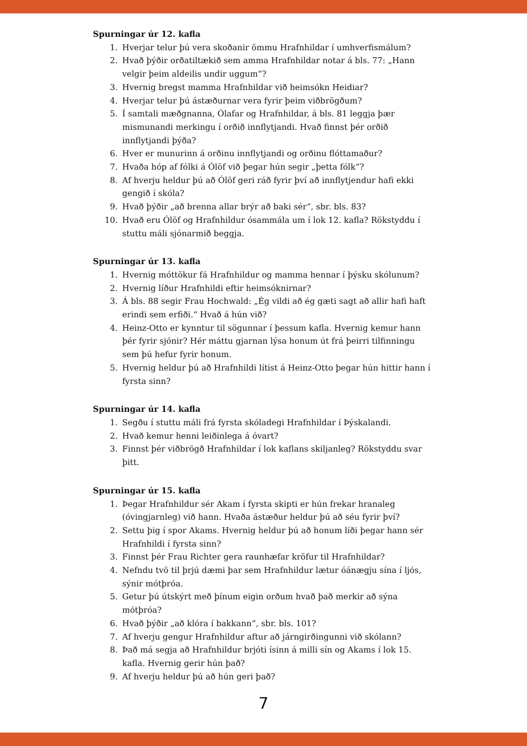Spurningar úr 12. kafla
1. Hverjar telur þú vera skoðanir ömmu Hrafnhildar í umhverfismálum?
2. Hvað þýðir orðatiltækið sem amma Hrafnhildar notar á bls. 77: „Hann velgir þeim aldeilis undir uggum“?
3. Hvernig bregst mamma Hrafnhildar við heimsókn Heidiar?
4. Hverjar telur þú ástæðurnar vera fyrir þeim viðbrögðum?
5. Í samtali mæðgnanna, Ólafar og Hrafnhildar, á bls. 81 leggja þær mismunandi merkingu í orðið innflytjandi. Hvað finnst þér orðið innflytjandi þýða?
6. Hver er munurinn á orðinu innflytjandi og orðinu flóttamaður?
7. Hvaða hóp af fólki á Ólöf við þegar hún segir „þetta fólk“?
8. Af hverju heldur þú að Ólöf geri ráð fyrir því að innflytjendur hafi ekki gengið í skóla?
9. Hvað þýðir „að brenna allar brýr að baki sér“, sbr. bls. 83?
10. Hvað eru Ólöf og Hrafnhildur ósammála um í lok 12. kafla? Rökstyddu í stuttu máli sjónarmið beggja.
Spurningar úr 13. kafla
1. Hvernig móttökur fá Hrafnhildur og mamma hennar í þýsku skólunum?
2. Hvernig líður Hrafnhildi eftir heimsóknirnar?
3. Á bls. 88 segir Frau Hochwald: „Ég vildi að ég gæti sagt að allir hafi haft erindi sem erfiði.“ Hvað á hún við?
4. Heinz-Otto er kynntur til sögunnar í þessum kafla. Hvernig kemur hann þér fyrir sjónir? Hér máttu gjarnan lýsa honum út frá þeirri tilfinningu sem þú hefur fyrir honum.
5. Hvernig heldur þú að Hrafnhildi lítist á Heinz-Otto þegar hún hittir hann í fyrsta sinn?
Spurningar úr 14. kafla
1. Segðu í stuttu máli frá fyrsta skóladegi Hrafnhildar í Þýskalandi.
2. Hvað kemur henni leiðinlega á óvart?
3. Finnst þér viðbrögð Hrafnhildar í lok kaflans skiljanleg? Rökstyddu svar þitt.
Spurningar úr 15. kafla
1. Þegar Hrafnhildur sér Akam í fyrsta skipti er hún frekar hranaleg (óvingjarnleg) við hann. Hvaða ástæður heldur þú að séu fyrir því?
2. Settu þig í spor Akams. Hvernig heldur þú að honum líði þegar hann sér Hrafnhildi í fyrsta sinn?
3. Finnst þér Frau Richter gera raunhæfar kröfur til Hrafnhildar?
4. Nefndu tvö til þrjú dæmi þar sem Hrafnhildur lætur óánægju sína í ljós, sýnir mótþróa.
5. Getur þú útskýrt með þínum eigin orðum hvað það merkir að sýna mótþróa?
6. Hvað þýðir „að klóra í bakkann“, sbr. bls. 101?
7. Af hverju gengur Hrafnhildur aftur að járngirðingunni við skólann?
8. Það má segja að Hrafnhildur brjóti ísinn á milli sín og Akams í lok 15. kafla. Hvernig gerir hún það?
9. Af hverju heldur þú að hún geri það?
7